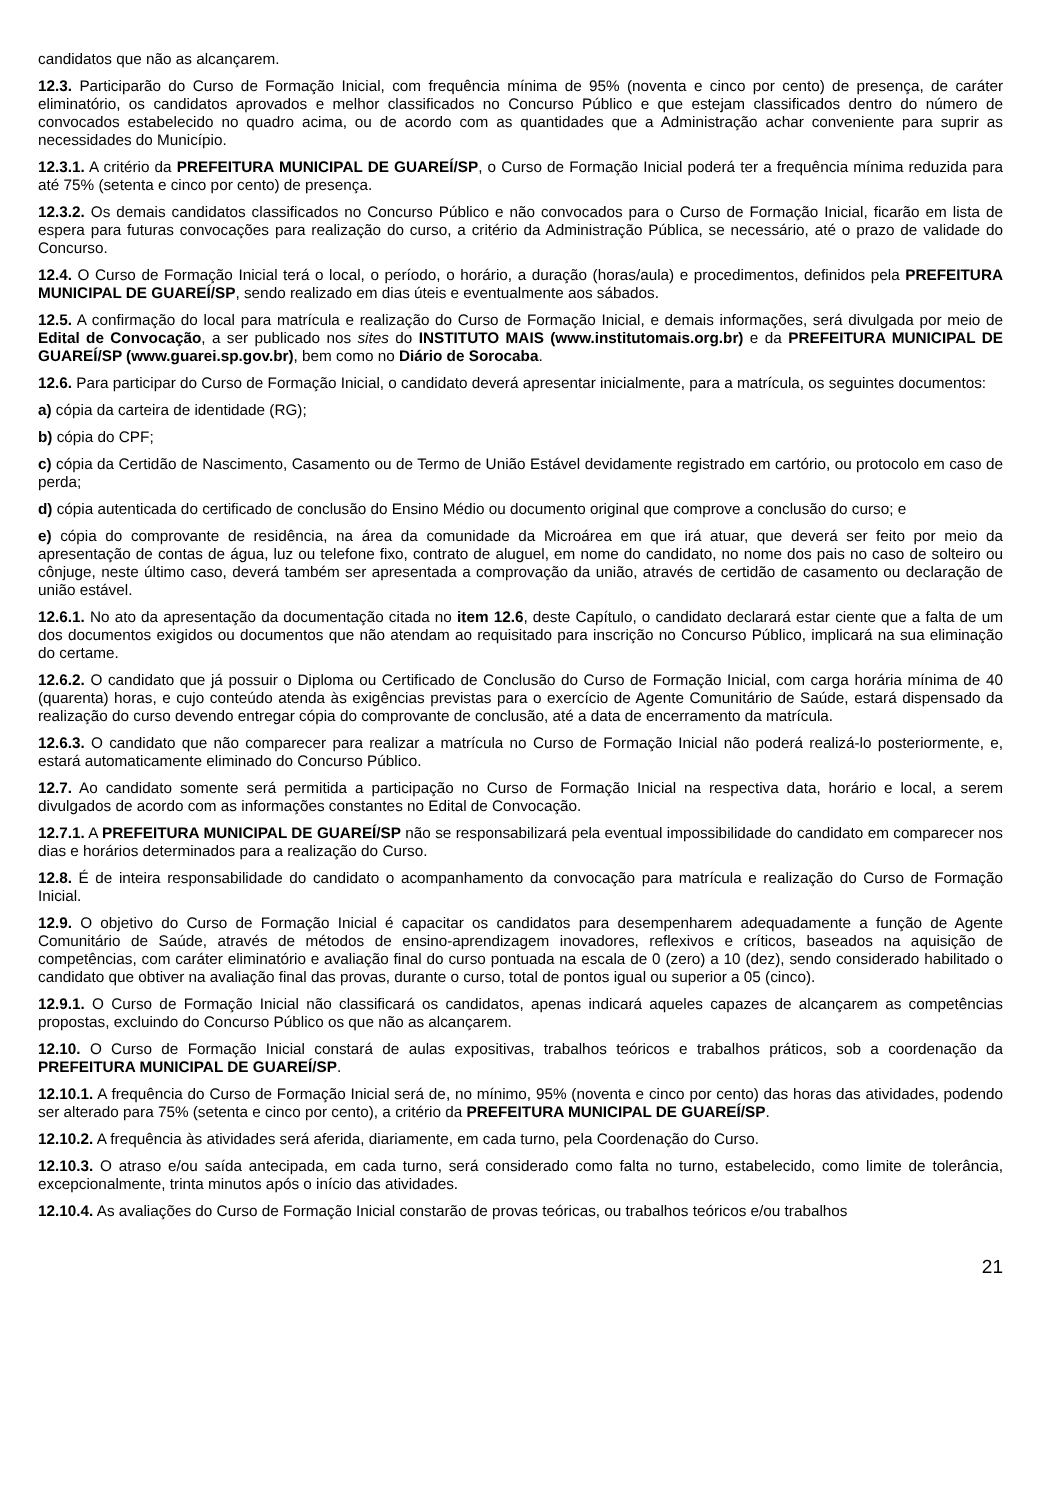candidatos que não as alcançarem.
12.3. Participarão do Curso de Formação Inicial, com frequência mínima de 95% (noventa e cinco por cento) de presença, de caráter eliminatório, os candidatos aprovados e melhor classificados no Concurso Público e que estejam classificados dentro do número de convocados estabelecido no quadro acima, ou de acordo com as quantidades que a Administração achar conveniente para suprir as necessidades do Município.
12.3.1. A critério da PREFEITURA MUNICIPAL DE GUAREÍ/SP, o Curso de Formação Inicial poderá ter a frequência mínima reduzida para até 75% (setenta e cinco por cento) de presença.
12.3.2. Os demais candidatos classificados no Concurso Público e não convocados para o Curso de Formação Inicial, ficarão em lista de espera para futuras convocações para realização do curso, a critério da Administração Pública, se necessário, até o prazo de validade do Concurso.
12.4. O Curso de Formação Inicial terá o local, o período, o horário, a duração (horas/aula) e procedimentos, definidos pela PREFEITURA MUNICIPAL DE GUAREÍ/SP, sendo realizado em dias úteis e eventualmente aos sábados.
12.5. A confirmação do local para matrícula e realização do Curso de Formação Inicial, e demais informações, será divulgada por meio de Edital de Convocação, a ser publicado nos sites do INSTITUTO MAIS (www.institutomais.org.br) e da PREFEITURA MUNICIPAL DE GUAREÍ/SP (www.guarei.sp.gov.br), bem como no Diário de Sorocaba.
12.6. Para participar do Curso de Formação Inicial, o candidato deverá apresentar inicialmente, para a matrícula, os seguintes documentos:
a) cópia da carteira de identidade (RG);
b) cópia do CPF;
c) cópia da Certidão de Nascimento, Casamento ou de Termo de União Estável devidamente registrado em cartório, ou protocolo em caso de perda;
d) cópia autenticada do certificado de conclusão do Ensino Médio ou documento original que comprove a conclusão do curso; e
e) cópia do comprovante de residência, na área da comunidade da Microárea em que irá atuar, que deverá ser feito por meio da apresentação de contas de água, luz ou telefone fixo, contrato de aluguel, em nome do candidato, no nome dos pais no caso de solteiro ou cônjuge, neste último caso, deverá também ser apresentada a comprovação da união, através de certidão de casamento ou declaração de união estável.
12.6.1. No ato da apresentação da documentação citada no item 12.6, deste Capítulo, o candidato declarará estar ciente que a falta de um dos documentos exigidos ou documentos que não atendam ao requisitado para inscrição no Concurso Público, implicará na sua eliminação do certame.
12.6.2. O candidato que já possuir o Diploma ou Certificado de Conclusão do Curso de Formação Inicial, com carga horária mínima de 40 (quarenta) horas, e cujo conteúdo atenda às exigências previstas para o exercício de Agente Comunitário de Saúde, estará dispensado da realização do curso devendo entregar cópia do comprovante de conclusão, até a data de encerramento da matrícula.
12.6.3. O candidato que não comparecer para realizar a matrícula no Curso de Formação Inicial não poderá realizá-lo posteriormente, e, estará automaticamente eliminado do Concurso Público.
12.7. Ao candidato somente será permitida a participação no Curso de Formação Inicial na respectiva data, horário e local, a serem divulgados de acordo com as informações constantes no Edital de Convocação.
12.7.1. A PREFEITURA MUNICIPAL DE GUAREÍ/SP não se responsabilizará pela eventual impossibilidade do candidato em comparecer nos dias e horários determinados para a realização do Curso.
12.8. É de inteira responsabilidade do candidato o acompanhamento da convocação para matrícula e realização do Curso de Formação Inicial.
12.9. O objetivo do Curso de Formação Inicial é capacitar os candidatos para desempenharem adequadamente a função de Agente Comunitário de Saúde, através de métodos de ensino-aprendizagem inovadores, reflexivos e críticos, baseados na aquisição de competências, com caráter eliminatório e avaliação final do curso pontuada na escala de 0 (zero) a 10 (dez), sendo considerado habilitado o candidato que obtiver na avaliação final das provas, durante o curso, total de pontos igual ou superior a 05 (cinco).
12.9.1. O Curso de Formação Inicial não classificará os candidatos, apenas indicará aqueles capazes de alcançarem as competências propostas, excluindo do Concurso Público os que não as alcançarem.
12.10. O Curso de Formação Inicial constará de aulas expositivas, trabalhos teóricos e trabalhos práticos, sob a coordenação da PREFEITURA MUNICIPAL DE GUAREÍ/SP.
12.10.1. A frequência do Curso de Formação Inicial será de, no mínimo, 95% (noventa e cinco por cento) das horas das atividades, podendo ser alterado para 75% (setenta e cinco por cento), a critério da PREFEITURA MUNICIPAL DE GUAREÍ/SP.
12.10.2. A frequência às atividades será aferida, diariamente, em cada turno, pela Coordenação do Curso.
12.10.3. O atraso e/ou saída antecipada, em cada turno, será considerado como falta no turno, estabelecido, como limite de tolerância, excepcionalmente, trinta minutos após o início das atividades.
12.10.4. As avaliações do Curso de Formação Inicial constarão de provas teóricas, ou trabalhos teóricos e/ou trabalhos
21